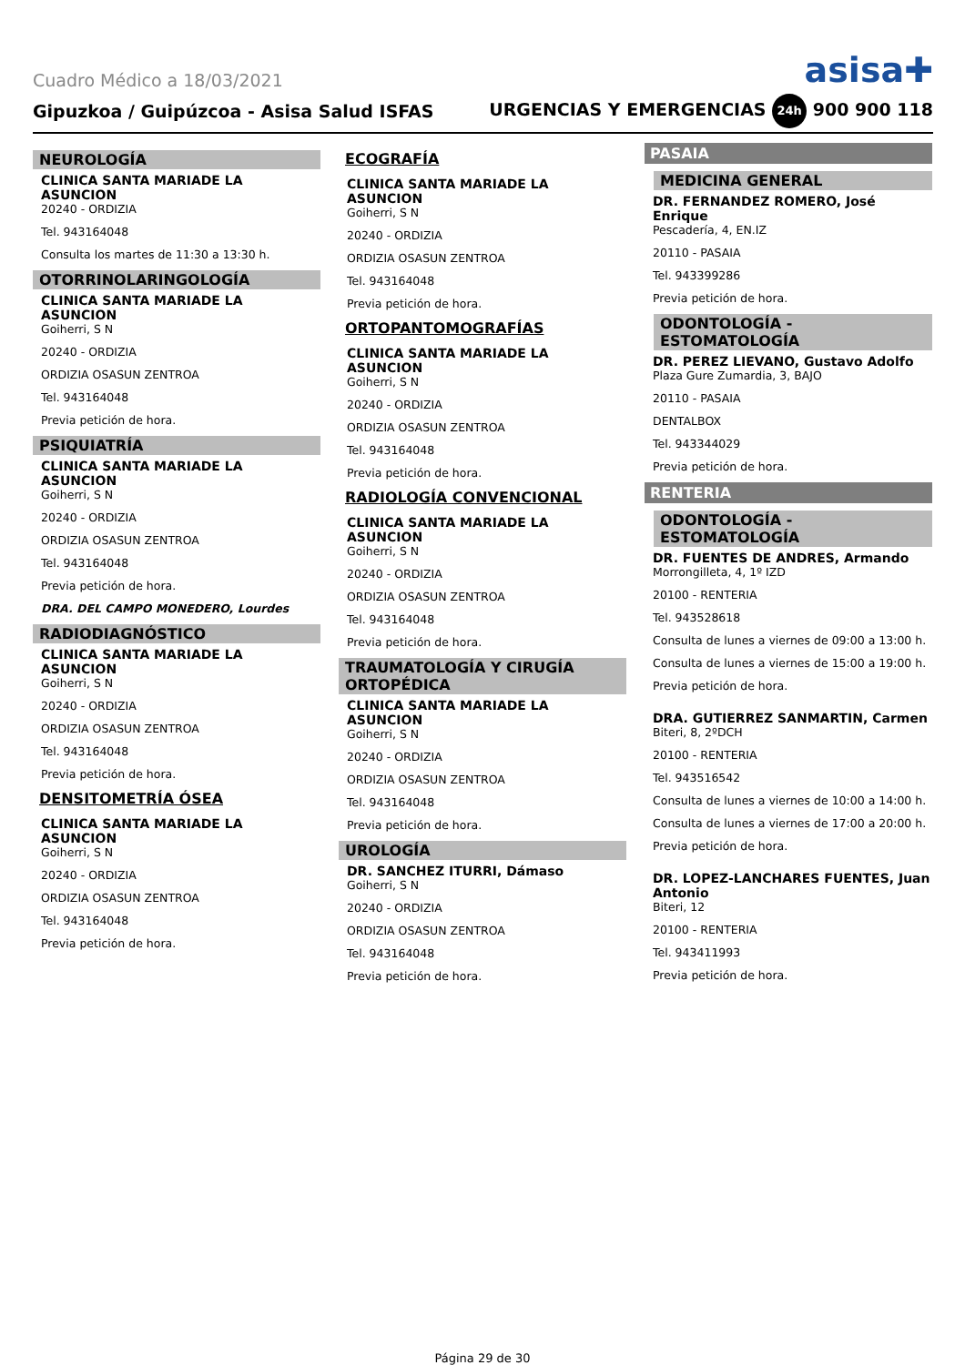Cuadro Médico a 18/03/2021 asisa✚
Gipuzkoa / Guipúzcoa - Asisa Salud ISFAS URGENCIAS Y EMERGENCIAS 24h 900 900 118
NEUROLOGÍA
CLINICA SANTA MARIADE LA ASUNCION
20240 - ORDIZIA
Tel. 943164048
Consulta los martes de 11:30 a 13:30 h.
OTORRINOLARINGOLOGÍA
CLINICA SANTA MARIADE LA ASUNCION
Goiherri, S N
20240 - ORDIZIA
ORDIZIA OSASUN ZENTROA
Tel. 943164048
Previa petición de hora.
PSIQUIATRÍA
CLINICA SANTA MARIADE LA ASUNCION
Goiherri, S N
20240 - ORDIZIA
ORDIZIA OSASUN ZENTROA
Tel. 943164048
Previa petición de hora.
DRA. DEL CAMPO MONEDERO, Lourdes
RADIODIAGNÓSTICO
CLINICA SANTA MARIADE LA ASUNCION
Goiherri, S N
20240 - ORDIZIA
ORDIZIA OSASUN ZENTROA
Tel. 943164048
Previa petición de hora.
DENSITOMETRÍA ÓSEA
CLINICA SANTA MARIADE LA ASUNCION
Goiherri, S N
20240 - ORDIZIA
ORDIZIA OSASUN ZENTROA
Tel. 943164048
Previa petición de hora.
ECOGRAFÍA
CLINICA SANTA MARIADE LA ASUNCION
Goiherri, S N
20240 - ORDIZIA
ORDIZIA OSASUN ZENTROA
Tel. 943164048
Previa petición de hora.
ORTOPANTOMOGRAFÍAS
CLINICA SANTA MARIADE LA ASUNCION
Goiherri, S N
20240 - ORDIZIA
ORDIZIA OSASUN ZENTROA
Tel. 943164048
Previa petición de hora.
RADIOLOGÍA CONVENCIONAL
CLINICA SANTA MARIADE LA ASUNCION
Goiherri, S N
20240 - ORDIZIA
ORDIZIA OSASUN ZENTROA
Tel. 943164048
Previa petición de hora.
TRAUMATOLOGÍA Y CIRUGÍA ORTOPÉDICA
CLINICA SANTA MARIADE LA ASUNCION
Goiherri, S N
20240 - ORDIZIA
ORDIZIA OSASUN ZENTROA
Tel. 943164048
Previa petición de hora.
UROLOGÍA
DR. SANCHEZ ITURRI, Dámaso
Goiherri, S N
20240 - ORDIZIA
ORDIZIA OSASUN ZENTROA
Tel. 943164048
Previa petición de hora.
PASAIA
MEDICINA GENERAL
DR. FERNANDEZ ROMERO, José Enrique
Pescadería, 4, EN.IZ
20110 - PASAIA
Tel. 943399286
Previa petición de hora.
ODONTOLOGÍA - ESTOMATOLOGÍA
DR. PEREZ LIEVANO, Gustavo Adolfo
Plaza Gure Zumardia, 3, BAJO
20110 - PASAIA
DENTALBOX
Tel. 943344029
Previa petición de hora.
RENTERIA
ODONTOLOGÍA - ESTOMATOLOGÍA
DR. FUENTES DE ANDRES, Armando
Morrongilleta, 4, 1º IZD
20100 - RENTERIA
Tel. 943528618
Consulta de lunes a viernes de 09:00 a 13:00 h.
Consulta de lunes a viernes de 15:00 a 19:00 h.
Previa petición de hora.
DRA. GUTIERREZ SANMARTIN, Carmen
Biteri, 8, 2ºDCH
20100 - RENTERIA
Tel. 943516542
Consulta de lunes a viernes de 10:00 a 14:00 h.
Consulta de lunes a viernes de 17:00 a 20:00 h.
Previa petición de hora.
DR. LOPEZ-LANCHARES FUENTES, Juan Antonio
Biteri, 12
20100 - RENTERIA
Tel. 943411993
Previa petición de hora.
Página 29 de 30